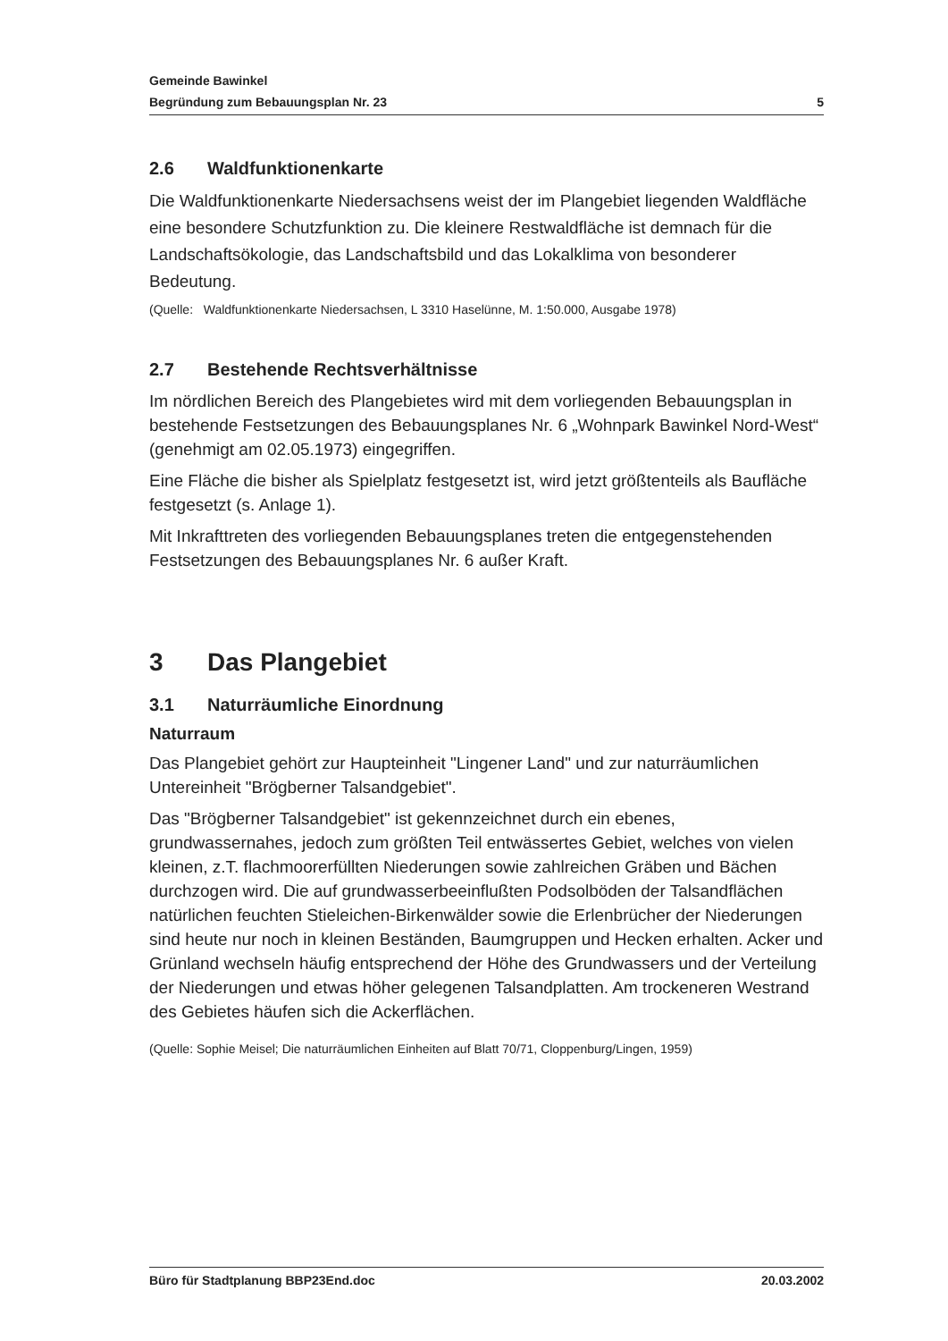Gemeinde Bawinkel
Begründung zum Bebauungsplan Nr. 23 5
2.6 Waldfunktionenkarte
Die Waldfunktionenkarte Niedersachsens weist der im Plangebiet liegenden Waldfläche eine besondere Schutzfunktion zu. Die kleinere Restwaldfläche ist demnach für die Landschaftsökologie, das Landschaftsbild und das Lokalklima von besonderer Bedeutung.
(Quelle: Waldfunktionenkarte Niedersachsen, L 3310 Haselünne, M. 1:50.000, Ausgabe 1978)
2.7 Bestehende Rechtsverhältnisse
Im nördlichen Bereich des Plangebietes wird mit dem vorliegenden Bebauungsplan in bestehende Festsetzungen des Bebauungsplanes Nr. 6 „Wohnpark Bawinkel Nord-West“ (genehmigt am 02.05.1973) eingegriffen.
Eine Fläche die bisher als Spielplatz festgesetzt ist, wird jetzt größtenteils als Baufläche festgesetzt (s. Anlage 1).
Mit Inkrafttreten des vorliegenden Bebauungsplanes treten die entgegenstehenden Festsetzungen des Bebauungsplanes Nr. 6 außer Kraft.
3 Das Plangebiet
3.1 Naturräumliche Einordnung
Naturraum
Das Plangebiet gehört zur Haupteinheit "Lingener Land" und zur naturräumlichen Untereinheit "Brögberner Talsandgebiet".
Das "Brögberner Talsandgebiet" ist gekennzeichnet durch ein ebenes, grundwassernahes, jedoch zum größten Teil entwässertes Gebiet, welches von vielen kleinen, z.T. flachmoorerfüllten Niederungen sowie zahlreichen Gräben und Bächen durchzogen wird. Die auf grundwasserbeeinflußten Podsolböden der Talsandflächen natürlichen feuchten Stieleichen-Birkenwälder sowie die Erlenbrücher der Niederungen sind heute nur noch in kleinen Beständen, Baumgruppen und Hecken erhalten. Acker und Grünland wechseln häufig entsprechend der Höhe des Grundwassers und der Verteilung der Niederungen und etwas höher gelegenen Talsandplatten. Am trockeneren Westrand des Gebietes häufen sich die Ackerflächen.
(Quelle: Sophie Meisel; Die naturräumlichen Einheiten auf Blatt 70/71, Cloppenburg/Lingen, 1959)
Büro für Stadtplanung BBP23End.doc 20.03.2002